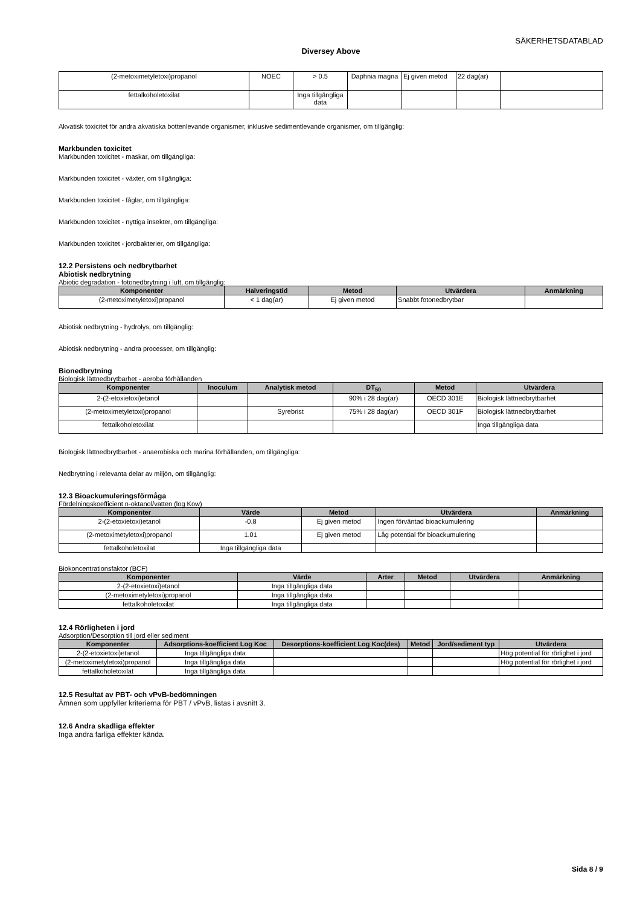SÄKERHETSDATABLAD
Diversey Above
| (2-metoximetyletoxi)propanol | NOEC | > 0.5 | Daphnia magna | Ej given metod | 22 dag(ar) | |
| fettalkoholetoxilat | | Inga tillgängliga data | | | | |
Akvatisk toxicitet för andra akvatiska bottenlevande organismer, inklusive sedimentlevande organismer, om tillgänglig:
Markbunden toxicitet
Markbunden toxicitet - maskar, om tillgängliga:
Markbunden toxicitet - växter, om tillgängliga:
Markbunden toxicitet - fåglar, om tillgängliga:
Markbunden toxicitet - nyttiga insekter, om tillgängliga:
Markbunden toxicitet - jordbakterier, om tillgängliga:
12.2 Persistens och nedbrytbarhet
Abiotisk nedbrytning
Abiotic degradation - fotonedbrytning i luft, om tillgänglig:
| Komponenter | Halveringstid | Metod | Utvärdera | Anmärkning |
| --- | --- | --- | --- | --- |
| (2-metoximetyletoxi)propanol | < 1 dag(ar) | Ej given metod | Snabbt fotonedbrytbar | |
Abiotisk nedbrytning - hydrolys, om tillgänglig:
Abiotisk nedbrytning - andra processer, om tillgänglig:
Bionedbrytning
Biologisk lättnedbrytbarhet - aeroba förhållanden
| Komponenter | Inoculum | Analytisk metod | DT<sub>50</sub> | Metod | Utvärdera |
| --- | --- | --- | --- | --- | --- |
| 2-(2-etoxietoxi)etanol | | | 90% i 28 dag(ar) | OECD 301E | Biologisk lättnedbrytbarhet |
| (2-metoximetyletoxi)propanol | | Syrebrist | 75% i 28 dag(ar) | OECD 301F | Biologisk lättnedbrytbarhet |
| fettalkoholetoxilat | | | | | Inga tillgängliga data |
Biologisk lättnedbrytbarhet - anaerobiska och marina förhållanden, om tillgängliga:
Nedbrytning i relevanta delar av miljön, om tillgänglig:
12.3 Bioackumuleringsförmåga
Fördelningskoefficient n-oktanol/vatten (log Kow)
| Komponenter | Värde | Metod | Utvärdera | Anmärkning |
| --- | --- | --- | --- | --- |
| 2-(2-etoxietoxi)etanol | -0.8 | Ej given metod | Ingen förväntad bioackumulering | |
| (2-metoximetyletoxi)propanol | 1.01 | Ej given metod | Låg potential för bioackumulering | |
| fettalkoholetoxilat | Inga tillgängliga data | | | |
Biokoncentrationsfaktor (BCF)
| Komponenter | Värde | Arter | Metod | Utvärdera | Anmärkning |
| --- | --- | --- | --- | --- | --- |
| 2-(2-etoxietoxi)etanol | Inga tillgängliga data | | | | |
| (2-metoximetyletoxi)propanol | Inga tillgängliga data | | | | |
| fettalkoholetoxilat | Inga tillgängliga data | | | | |
12.4 Rörligheten i jord
Adsorption/Desorption till jord eller sediment
| Komponenter | Adsorptions-koefficient Log Koc | Desorptions-koefficient Log Koc(des) | Metod | Jord/sediment typ | Utvärdera |
| --- | --- | --- | --- | --- | --- |
| 2-(2-etoxietoxi)etanol | Inga tillgängliga data | | | | Hög potential för rörlighet i jord |
| (2-metoximetyletoxi)propanol | Inga tillgängliga data | | | | Hög potential för rörlighet i jord |
| fettalkoholetoxilat | Inga tillgängliga data | | | | |
12.5 Resultat av PBT- och vPvB-bedömningen
Ämnen som uppfyller kriterierna för PBT / vPvB, listas i avsnitt 3.
12.6 Andra skadliga effekter
Inga andra farliga effekter kända.
Sida 8 / 9